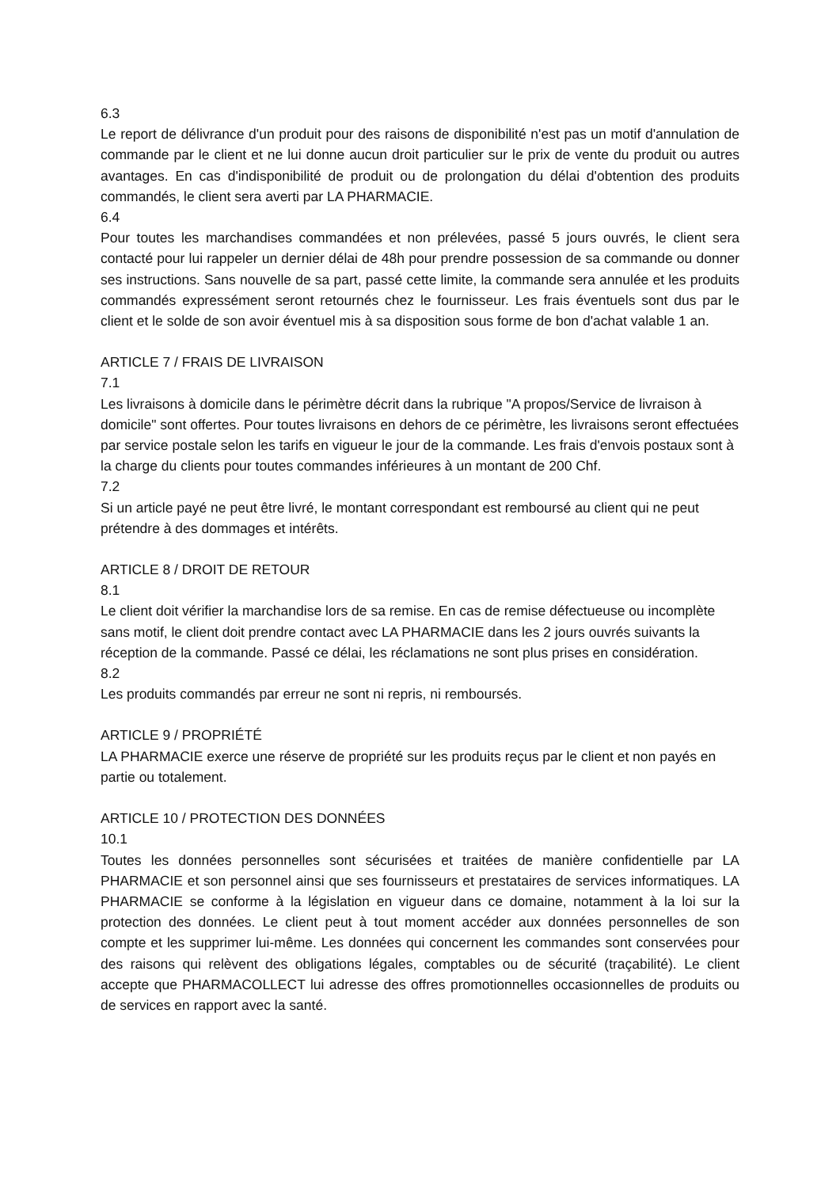6.3
Le report de délivrance d'un produit pour des raisons de disponibilité n'est pas un motif d'annulation de commande par le client et ne lui donne aucun droit particulier sur le prix de vente du produit ou autres avantages. En cas d'indisponibilité de produit ou de prolongation du délai d'obtention des produits commandés, le client sera averti par LA PHARMACIE.
6.4
Pour toutes les marchandises commandées et non prélevées, passé 5 jours ouvrés, le client sera contacté pour lui rappeler un dernier délai de 48h pour prendre possession de sa commande ou donner ses instructions. Sans nouvelle de sa part, passé cette limite, la commande sera annulée et les produits commandés expressément seront retournés chez le fournisseur. Les frais éventuels sont dus par le client et le solde de son avoir éventuel mis à sa disposition sous forme de bon d'achat valable 1 an.
ARTICLE 7 / FRAIS DE LIVRAISON
7.1
Les livraisons à domicile dans le périmètre décrit dans la rubrique "A propos/Service de livraison à domicile" sont offertes. Pour toutes livraisons en dehors de ce périmètre, les livraisons seront effectuées par service postale selon les tarifs en vigueur le jour de la commande. Les frais d'envois postaux sont à la charge du clients pour toutes commandes inférieures à un montant de 200 Chf.
7.2
Si un article payé ne peut être livré, le montant correspondant est remboursé au client qui ne peut prétendre à des dommages et intérêts.
ARTICLE 8 / DROIT DE RETOUR
8.1
Le client doit vérifier la marchandise lors de sa remise. En cas de remise défectueuse ou incomplète sans motif, le client doit prendre contact avec LA PHARMACIE dans les 2 jours ouvrés suivants la réception de la commande. Passé ce délai, les réclamations ne sont plus prises en considération.
8.2
Les produits commandés par erreur ne sont ni repris, ni remboursés.
ARTICLE 9 / PROPRIÉTÉ
LA PHARMACIE exerce une réserve de propriété sur les produits reçus par le client et non payés en partie ou totalement.
ARTICLE 10 / PROTECTION DES DONNÉES
10.1
Toutes les données personnelles sont sécurisées et traitées de manière confidentielle par LA PHARMACIE et son personnel ainsi que ses fournisseurs et prestataires de services informatiques. LA PHARMACIE se conforme à la législation en vigueur dans ce domaine, notamment à la loi sur la protection des données. Le client peut à tout moment accéder aux données personnelles de son compte et les supprimer lui-même. Les données qui concernent les commandes sont conservées pour des raisons qui relèvent des obligations légales, comptables ou de sécurité (traçabilité). Le client accepte que PHARMACOLLECT lui adresse des offres promotionnelles occasionnelles de produits ou de services en rapport avec la santé.